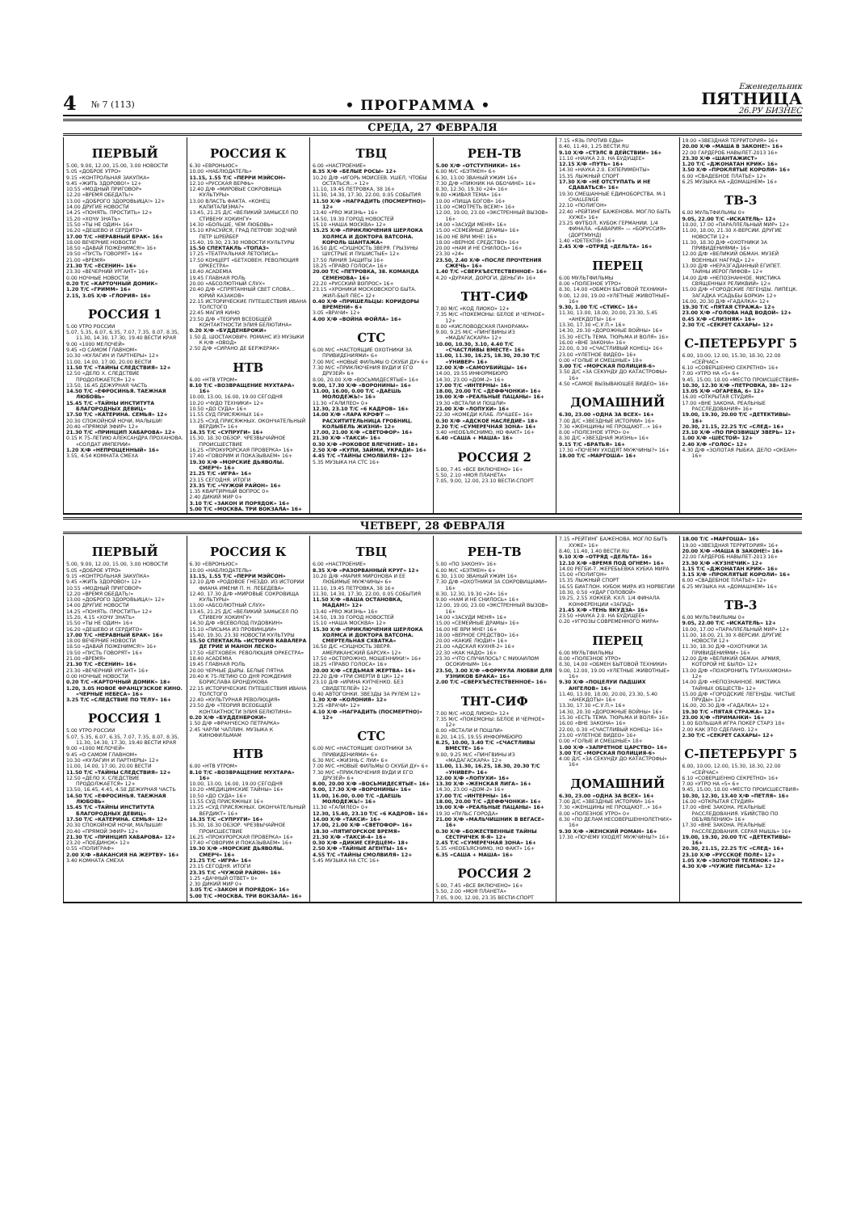4 № 7 (113) • ПРОГРАММА •
Еженедельник
ПЯТНИЦА
26.РУ БИЗНЕС
СРЕДА, 27 ФЕВРАЛЯ
ПЕРВЫЙ
5.00, 9.00, 12.00, 15.00, 3.00 НОВОСТИ
5.05 «ДОБРОЕ УТРО»
9.15 «КОНТРОЛЬНАЯ ЗАКУПКА»
9.45 «ЖИТЬ ЗДОРОВО!» 12+
10.55 «МОДНЫЙ ПРИГОВОР»
12.20 «ВРЕМЯ ОБЕДАТЬ!»
13.00 «ДОБРОГО ЗДОРОВЬИЦА!» 12+
14.00 ДРУГИЕ НОВОСТИ
14.25 «ПОНЯТЬ. ПРОСТИТЬ» 12+
15.20 «ХОЧУ ЗНАТЬ»
15.50 «ТЫ НЕ ОДИН» 16+
16.20 «ДЕШЕВО И СЕРДИТО»
17.00 Т/С «НЕРАВНЫЙ БРАК» 16+
18.00 ВЕЧЕРНИЕ НОВОСТИ
18.50 «ДАВАЙ ПОЖЕНИМСЯ!» 16+
19.50 «ПУСТЬ ГОВОРЯТ» 16+
21.00 «ВРЕМЯ»
21.30 Т/С «ЕСЕНИН» 16+
23.30 «ВЕЧЕРНИЙ УРГАНТ» 16+
0.00 НОЧНЫЕ НОВОСТИ
0.20 Т/С «КАРТОЧНЫЙ ДОМИК»
1.20 Т/С «ГРИММ» 16+
2.15, 3.05 Х/Ф «ГЛОРИЯ» 16+
РОССИЯ 1
5.00 УТРО РОССИИ
5.07, 5.35, 6.07, 6.35, 7.07, 7.35, 8.07, 8.35, 11.30, 14.30, 17.30, 19.40 ВЕСТИ КРАЯ
9.00 «1000 МЕЛОЧЕЙ»
9.45 «О САМОМ ГЛАВНОМ»
10.30 «КУЛАГИН И ПАРТНЕРЫ» 12+
11.00, 14.00, 17.00, 20.00 ВЕСТИ
11.50 Т/С «ТАЙНЫ СЛЕДСТВИЯ» 12+
12.50 «ДЕЛО Х. СЛЕДСТВИЕ ПРОДОЛЖАЕТСЯ» 12+
13.50, 16.45 ДЕЖУРНАЯ ЧАСТЬ
14.50 Т/С «ЕФРОСИНЬЯ. ТАЕЖНАЯ ЛЮБОВЬ»
15.45 Т/С «ТАЙНЫ ИНСТИТУТА БЛАГОРОДНЫХ ДЕВИЦ»
17.50 Т/С «КАТЕРИНА. СЕМЬЯ» 12+
20.30 СПОКОЙНОЙ НОЧИ, МАЛЫШИ!
20.40 «ПРЯМОЙ ЭФИР» 12+
21.30 Т/С «ПРИНЦИП ХАБАРОВА» 12+
0.15 К 75-ЛЕТИЮ АЛЕКСАНДРА ПРОХАНОВА. «СОЛДАТ ИМПЕРИИ»
1.20 Х/Ф «НЕПРОЩЕННЫЙ» 16+
3.55, 4.54 КОМНАТА СМЕХА
РОССИЯ К
6.30 «ЕВРОНЬЮС»
10.00 «НАБЛЮДАТЕЛЬ»
11.15, 1.55 Т/С «ПЕРРИ МЭЙСОН»
12.10 «РУССКАЯ ВЕРФЬ»
12.40 Д/Ф «МИРОВЫЕ СОКРОВИЩА КУЛЬТУРЫ»
13.00 ВЛАСТЬ ФАКТА. «КОНЕЦ КАПИТАЛИЗМА?»
13.45, 21.25 Д/С «ВЕЛИКИЙ ЗАМЫСЕЛ ПО СТИВЕНУ ХОКИНГУ»
14.30 «БОЛЬШЕ, ЧЕМ ЛЮБОВЬ»
15.10 КРАСУЙСЯ, ГРАД ПЕТРОВ! ЗОДЧИЙ ПЕТР ШРЕЙБЕР
15.40, 19.30, 23.30 НОВОСТИ КУЛЬТУРЫ
15.50 СПЕКТАКЛЬ «ТОПАЗ»
17.25 «ТЕАТРАЛЬНАЯ ЛЕТОПИСЬ»
17.50 КОНЦЕРТ «БЕТХОВЕН. РЕВОЛЮЦИЯ ОРКЕСТРА»
18.40 ACADEMIA
19.45 ГЛАВНАЯ РОЛЬ
20.00 «АБСОЛЮТНЫЙ СЛУХ»
20.40 Д/Ф «СПРЯТАННЫЙ СВЕТ СЛОВА... ЮРИЙ КАЗАКОВ»
22.15 ИСТОРИЧЕСКИЕ ПУТЕШЕСТВИЯ ИВАНА ТОЛСТОГО
22.45 МАГИЯ КИНО
23.50 Д/Ф «ТЕОРИЯ ВСЕОБЩЕЙ КОНТАКТНОСТИ ЭЛИЯ БЕЛЮТИНА»
0.20 Х/Ф «БУДДЕНБРОКИ»
1.50 Д. ШОСТАКОВИЧ. РОМАНС ИЗ МУЗЫКИ К К/Ф «ОВОД»
2.50 Д/Ф «СИРАНО ДЕ БЕРЖЕРАК»
НТВ
6.00 «НТВ УТРОМ»
8.10 Т/С «ВОЗВРАЩЕНИЕ МУХТАРА» 16+
10.00, 13.00, 16.00, 19.00 СЕГОДНЯ
10.20 «ЧУДО ТЕХНИКИ» 12+
10.50 «ДО СУДА» 16+
11.55 СУД ПРИСЯЖНЫХ 16+
13.25 «СУД ПРИСЯЖНЫХ. ОКОНЧАТЕЛЬНЫЙ ВЕРДИКТ» 16+
14.35 Т/С «СУПРУГИ» 16+
15.30, 18.30 ОБЗОР. ЧРЕЗВЫЧАЙНОЕ ПРОИСШЕСТВИЕ
16.25 «ПРОКУРОРСКАЯ ПРОВЕРКА» 16+
17.40 «ГОВОРИМ И ПОКАЗЫВАЕМ» 16+
19.30 Х/Ф «МОРСКИЕ ДЬЯВОЛЫ. СМЕРЧ» 16+
21.25 Т/С «ИГРА» 16+
23.15 СЕГОДНЯ. ИТОГИ
23.35 Т/С «ЧУЖОЙ РАЙОН» 16+
1.35 КВАРТИРНЫЙ ВОПРОС 0+
2.40 ДИКИЙ МИР 0+
3.10 Т/С «ЗАКОН И ПОРЯДОК» 16+
5.00 Т/С «МОСКВА. ТРИ ВОКЗАЛА» 16+
ТВЦ
6.00 «НАСТРОЕНИЕ»
8.35 Х/Ф «БЕЛЫЕ РОСЫ» 12+
10.20 Д/Ф «ИГОРЬ МОИСЕЕВ. УШЕЛ, ЧТОБЫ ОСТАТЬСЯ...» 12+
11.10, 19.45 ПЕТРОВКА, 38 16+
11.30, 14.30, 17.30, 22.00, 0.05 СОБЫТИЯ
11.50 Х/Ф «НАГРАДИТЬ (ПОСМЕРТНО)» 12+
13.40 «PRO ЖИЗНЬ» 16+
14.50, 19.30 ГОРОД НОВОСТЕЙ
15.10 «НАША МОСКВА» 12+
15.25 Х/Ф «ПРИКЛЮЧЕНИЯ ШЕРЛОКА ХОЛМСА И ДОКТОРА ВАТСОНА. КОРОЛЬ ШАНТАЖА»
16.50 Д/С «СУЩНОСТЬ ЗВЕРЯ. ГРЫЗУНЫ ШУСТРЫЕ И ПУШИСТЫЕ» 12+
17.50 ЛИНИЯ ЗАЩИТЫ 16+
18.25 «ПРАВО ГОЛОСА» 16+
20.00 Т/С «ПЕТРОВКА, 38. КОМАНДА СЕМЕНОВА» 16+
22.20 «РУССКИЙ ВОПРОС» 16+
23.15 «ХРОНИКИ МОСКОВСКОГО БЫТА. ЖИЛ-БЫЛ ПЕС» 12+
0.40 Х/Ф «ПРИШЕЛЬЦЫ: КОРИДОРЫ ВРЕМЕНИ» 6+
3.05 «ВРАЧИ» 12+
4.00 Х/Ф «ВОЙНА ФОЙЛА» 16+
СТС
6.00 М/С «НАСТОЯЩИЕ ОХОТНИКИ ЗА ПРИВИДЕНИЯМИ» 6+
7.00 М/С «НОВЫЕ ФИЛЬМЫ О СКУБИ ДУ» 6+
7.30 М/С «ПРИКЛЮЧЕНИЯ ВУДИ И ЕГО ДРУЗЕЙ» 6+
8.00, 20.00 Х/Ф «ВОСЬМИДЕСЯТЫЕ» 16+
9.00, 17.30 Х/Ф «ВОРОНИНЫ» 16+
11.00, 16.00, 0.00 Т/С «ДАЕШЬ МОЛОДЕЖЬ!» 16+
11.30 «ГАЛИЛЕО» 0+
12.30, 23.10 Т/С «6 КАДРОВ» 16+
14.00 Х/Ф «ЛАРА КРОФТ — РАСХИТИТЕЛЬНИЦА ГРОБНИЦ. КОЛЫБЕЛЬ ЖИЗНИ» 12+
17.00, 21.00 Х/Ф «СВЕТОФОР» 16+
21.30 Х/Ф «ТАКСИ» 16+
0.30 Х/Ф «РОКОВОЕ ВЛЕЧЕНИЕ» 18+
2.50 Х/Ф «КУПИ, ЗАЙМИ, УКРАДИ» 16+
4.45 Т/С «ТАЙНЫ СМОЛВИЛЯ» 12+
5.35 МУЗЫКА НА СТС 16+
РЕН-ТВ
5.00 Х/Ф «ОТСТУПНИКИ» 16+
6.00 М/С «БЭТМЕН» 6+
6.30, 13.00 ЗВАНЫЙ УЖИН 16+
7.30 Д/Ф «ПИКНИК НА ОБОЧИНЕ» 16+
8.30, 12.30, 19.30 «24» 16+
9.00 «ЖИВАЯ ТЕМА» 16+
10.00 «ПИЩА БОГОВ» 16+
11.00 «СМОТРЕТЬ ВСЕМ!» 16+
12.00, 19.00, 23.00 «ЭКСТРЕННЫЙ ВЫЗОВ» 16+
14.00 «ЗАСУДИ МЕНЯ» 16+
15.00 «СЕМЕЙНЫЕ ДРАМЫ» 16+
16.00 НЕ ВРИ МНЕ! 16+
18.00 «ВЕРНОЕ СРЕДСТВО» 16+
20.00 «НАМ И НЕ СНИЛОСЬ» 16+
23.30 «24»
23.50, 2.40 Х/Ф «ПОСЛЕ ПРОЧТЕНИЯ СЖЕЧЬ» 16+
1.40 Т/С «СВЕРХЪЕСТЕСТВЕННОЕ» 16+
4.20 «ДУРАКИ, ДОРОГИ, ДЕНЬГИ» 16+
ТНТ-СИФ
7.00 М/С «КОД ЛИОКО» 12+
7.35 М/С «ПОКЕМОНЫ: БЕЛОЕ И ЧЕРНОЕ» 12+
8.00 «КИСЛОВОДСКАЯ ПАНОРАМА»
9.00, 9.25 М/С «ПИНГВИНЫ ИЗ «МАДАГАСКАРА» 12+
10.00, 10.30, 3.10, 4.40 Т/С «СЧАСТЛИВЫ ВМЕСТЕ» 16+
11.00, 11.30, 16.25, 18.30, 20.30 Т/С «УНИВЕР» 16+
12.00 Х/Ф «САМОУБИЙЦЫ» 16+
14.00, 19.55 ИНФОРМБЮРО
14.30, 23.00 «ДОМ-2» 16+
17.00 Т/С «ИНТЕРНЫ» 16+
18.00, 20.00 Т/С «ДЕФФЧОНКИ» 16+
19.00 Х/Ф «РЕАЛЬНЫЕ ПАЦАНЫ» 16+
19.30 «ВСТАЛИ И ПОШЛИ»
21.00 Х/Ф «ЛОПУХИ» 16+
22.30 «КОМЕДИ КЛАБ. ЛУЧШЕЕ» 16+
0.30 Х/Ф «АДСКОЕ НАСЛЕДИЕ» 18+
2.20 Т/С «СУМЕРЕЧНАЯ ЗОНА» 16+
3.40 «НЕОБЪЯСНИМО, НО ФАКТ» 16+
6.40 «САША + МАША» 16+
РОССИЯ 2
5.00, 7.45 «ВСЕ ВКЛЮЧЕНО» 16+
5.50, 2.10 «МОЯ ПЛАНЕТА»
7.05, 9.00, 12.00, 23.10 ВЕСТИ-СПОРТ
7.15 «ЯЗЬ ПРОТИВ ЕДЫ»
8.40, 11.40, 1.25 ВЕСТИ.RU
9.10 Х/Ф «СТЭЛС В ДЕЙСТВИИ» 16+
11.10 «НАУКА 2.0. НА БУДУЩЕЕ»
12.15 Х/Ф «ПУТЬ» 16+
14.30 «НАУКА 2.0. ЕХПЕРИМЕНТЫ»
15.35 ЛЫЖНЫЙ СПОРТ
17.30 Х/Ф «НЕ ОТСТУПАТЬ И НЕ СДАВАТЬСЯ» 16+
19.30 СМЕШАННЫЕ ЕДИНОБОРСТВА. M-1 CHALLENGE
22.10 «ПОЛИГОН»
22.40 «РЕЙТИНГ БАЖЕНОВА. МОГЛО БЫТЬ ХУЖЕ» 16+
23.25 ФУТБОЛ. КУБОК ГЕРМАНИИ. 1/4 ФИНАЛА. «БАВАРИЯ» — «БОРУССИЯ» (ДОРТМУНД)
1.40 «IDETEKTIB» 16+
2.45 Х/Ф «ОТРЯД «ДЕЛЬТА» 16+
ПЕРЕЦ
6.00 МУЛЬТФИЛЬМЫ
8.00 «ПОЛЕЗНОЕ УТРО»
8.30, 14.00 «ОБМЕН БЫТОВОЙ ТЕХНИКИ»
9.00, 12.00, 19.00 «УЛЕТНЫЕ ЖИВОТНЫЕ» 16+
9.30, 1.00 Т/С «СТИКС» 16+
11.30, 13.00, 18.00, 20.00, 23.30, 5.45 «АНЕКДОТЫ» 16+
13.30, 17.30 «С.У.П.» 16+
14.30, 20.30 «ДОРОЖНЫЕ ВОЙНЫ» 16+
15.30 «ЕСТЬ ТЕМА. ТЮРЬМА И ВОЛЯ» 16+
16.00 «ВНЕ ЗАКОНА» 16+
22.00, 0.30 «СЧАСТЛИВЫЙ КОНЕЦ» 16+
23.00 «УЛЕТНОЕ ВИДЕО» 16+
0.00 «ГОЛЫЕ И СМЕШНЫЕ» 18+
3.00 Т/С «МОРСКАЯ ПОЛИЦИЯ-6»
3.50 Д/С «ЗА СЕКУНДУ ДО КАТАСТРОФЫ» 16+
4.50 «САМОЕ ВЫЗЫВАЮЩЕЕ ВИДЕО» 16+
ДОМАШНИЙ
6.30, 23.00 «ОДНА ЗА ВСЕХ» 16+
7.00 Д/С «ЗВЕЗДНЫЕ ИСТОРИИ» 16+
7.30 «ЖЕНЩИНЫ НЕ ПРОЩАЮТ...» 16+
8.00 «ПОЛЕЗНОЕ УТРО» 0+
8.30 Д/С «ЗВЕЗДНАЯ ЖИЗНЬ» 16+
9.15 Т/С «БРАТЬЯ» 16+
17.30 «ПОЧЕМУ УХОДЯТ МУЖЧИНЫ?» 16+
18.00 Т/С «МАРГОША» 16+
19.00 «ЗВЕЗДНАЯ ТЕРРИТОРИЯ» 16+
20.00 Х/Ф «МАША В ЗАКОНЕ!» 16+
22.00 ГАРДЕРОБ НАВЫЛЕТ-2013 16+
23.30 Х/Ф «ШАНТАЖИСТ»
1.20 Т/С «ДЖОНАТАН КРИК» 16+
3.50 Х/Ф «ПРОКЛЯТЫЕ КОРОЛИ» 16+
6.00 «СВАДЕБНОЕ ПЛАТЬЕ» 12+
6.25 МУЗЫКА НА «ДОМАШНЕМ» 16+
ТВ-3
6.00 МУЛЬТФИЛЬМЫ 0+
9.05, 22.00 Т/С «ИСКАТЕЛЬ» 12+
10.00, 17.00 «ПАРАЛЛЕЛЬНЫЙ МИР» 12+
11.00, 18.00, 21.30 Х-ВЕРСИИ. ДРУГИЕ НОВОСТИ 12+
11.30, 18.30 Д/Ф «ОХОТНИКИ ЗА ПРИВИДЕНИЯМИ» 16+
12.00 Д/Ф «ВЕЛИКИЙ ОБМАН. МУЗЕЙ ВОЕННЫХ НАГРАД» 12+
13.00 Д/Ф «НЕРАЗГАДАННЫЙ ЕГИПЕТ. ТАЙНЫ ИЕРОГЛИФОВ» 12+
14.00 Д/Ф «НЕПОЗНАННОЕ. МИСТИКА СВЯЩЕННЫХ РЕЛИКВИЙ» 12+
15.00 Д/Ф «ГОРОДСКИЕ ЛЕГЕНДЫ. ЛИПЕЦК. ЗАГАДКА УСАДЬБЫ БОРКИ» 12+
16.00, 20.30 Д/Ф «ГАДАЛКА» 12+
19.30 Т/С «ПЯТАЯ СТРАЖА» 12+
23.00 Х/Ф «ГОЛОВА НАД ВОДОЙ» 12+
0.45 Х/Ф «СЛИЗНЯК» 16+
2.30 Т/С «СЕКРЕТ САХАРЫ» 12+
С-ПЕТЕРБУРГ 5
6.00, 10.00, 12.00, 15.30, 18.30, 22.00 «СЕЙЧАС»
6.10 «СОВЕРШЕННО СЕКРЕТНО» 16+
7.00 «УТРО НА «5» 6+
9.45, 15.00, 18.00 «МЕСТО ПРОИСШЕСТВИЯ»
10.30, 12.30 Х/Ф «ПЕТРОВКА, 38» 12+
13.05 Х/Ф «ОГАРЕВА, 6» 12+
16.00 «ОТКРЫТАЯ СТУДИЯ»
17.00 «ВНЕ ЗАКОНА. РЕАЛЬНЫЕ РАССЛЕДОВАНИЯ» 16+
19.00, 19.30, 20.00 Т/С «ДЕТЕКТИВЫ» 16+
20.30, 21.15, 22.25 Т/С «СЛЕД» 16+
23.10 Х/Ф «ПО ПРОЗВИЩУ ЗВЕРЬ» 12+
1.00 Х/Ф «ШЕСТОЙ» 12+
2.40 Х/Ф «ГОЛОС» 12+
4.30 Д/Ф «ЗОЛОТАЯ РЫБКА. ДЕЛО «ОКЕАН» 16+
ЧЕТВЕРГ, 28 ФЕВРАЛЯ
ПЕРВЫЙ
5.00, 9.00, 12.00, 15.00, 3.00 НОВОСТИ
5.05 «ДОБРОЕ УТРО»
9.15 «КОНТРОЛЬНАЯ ЗАКУПКА»
9.45 «ЖИТЬ ЗДОРОВО!» 12+
10.55 «МОДНЫЙ ПРИГОВОР»
12.20 «ВРЕМЯ ОБЕДАТЬ!»
13.00 «ДОБРОГО ЗДОРОВЬИЦА!» 12+
14.00 ДРУГИЕ НОВОСТИ
14.25 «ПОНЯТЬ. ПРОСТИТЬ» 12+
15.20, 4.15 «ХОЧУ ЗНАТЬ»
15.50 «ТЫ НЕ ОДИН» 16+
16.20 «ДЕШЕВО И СЕРДИТО»
17.00 Т/С «НЕРАВНЫЙ БРАК» 16+
18.00 ВЕЧЕРНИЕ НОВОСТИ
18.50 «ДАВАЙ ПОЖЕНИМСЯ!» 16+
19.50 «ПУСТЬ ГОВОРЯТ» 16+
21.00 «ВРЕМЯ»
21.30 Т/С «ЕСЕНИН» 16+
23.30 «ВЕЧЕРНИЙ УРГАНТ» 16+
0.00 НОЧНЫЕ НОВОСТИ
0.20 Т/С «КАРТОЧНЫЙ ДОМИК» 18+
1.20, 3.05 НОВОЕ ФРАНЦУЗСКОЕ КИНО. «ЧЕРНЫЕ НЕБЕСА» 16+
3.25 Т/С «СЛЕДСТВИЕ ПО ТЕЛУ» 16+
РОССИЯ 1
5.00 УТРО РОССИИ
5.07, 5.35, 6.07, 6.35, 7.07, 7.35, 8.07, 8.35, 11.30, 14.30, 17.30, 19.40 ВЕСТИ КРАЯ
9.00 «1000 МЕЛОЧЕЙ»
9.45 «О САМОМ ГЛАВНОМ»
10.30 «КУЛАГИН И ПАРТНЕРЫ» 12+
11.00, 14.00, 17.00, 20.00 ВЕСТИ
11.50 Т/С «ТАЙНЫ СЛЕДСТВИЯ» 12+
12.50 «ДЕЛО Х. СЛЕДСТВИЕ ПРОДОЛЖАЕТСЯ» 12+
13.50, 16.45, 4.45, 4.58 ДЕЖУРНАЯ ЧАСТЬ
14.50 Т/С «ЕФРОСИНЬЯ. ТАЕЖНАЯ ЛЮБОВЬ»
15.45 Т/С «ТАЙНЫ ИНСТИТУТА БЛАГОРОДНЫХ ДЕВИЦ»
17.50 Т/С «КАТЕРИНА. СЕМЬЯ» 12+
20.30 СПОКОЙНОЙ НОЧИ, МАЛЫШИ!
20.40 «ПРЯМОЙ ЭФИР» 12+
21.30 Т/С «ПРИНЦИП ХАБАРОВА» 12+
23.20 «ПОЕДИНОК» 12+
0.55 «ПОЛИГРАФ»
2.00 Х/Ф «ВАКАНСИЯ НА ЖЕРТВУ» 16+
3.40 КОМНАТА СМЕХА
РОССИЯ К
6.30 «ЕВРОНЬЮС»
10.00 «НАБЛЮДАТЕЛЬ»
11.15, 1.55 Т/С «ПЕРРИ МЭЙСОН»
12.10 Д/Ф «РОДОВОЕ ГНЕЗДО. ИЗ ИСТОРИИ ФИАНА ИМЕНИ П. Н. ЛЕБЕДЕВА»
12.40, 17.30 Д/Ф «МИРОВЫЕ СОКРОВИЩА КУЛЬТУРЫ»
13.00 «АБСОЛЮТНЫЙ СЛУХ»
13.45, 21.25 Д/С «ВЕЛИКИЙ ЗАМЫСЕЛ ПО СТИВЕНУ ХОКИНГУ»
14.30 Д/Ф «ВСЕВОЛОД ПУДОВКИН»
15.10 «ПИСЬМА ИЗ ПРОВИНЦИИ»
15.40, 19.30, 23.30 НОВОСТИ КУЛЬТУРЫ
15.50 СПЕКТАКЛЬ «ИСТОРИЯ КАВАЛЕРА ДЕ ГРИЕ И МАНОН ЛЕСКО»
17.50 «БЕТХОВЕН. РЕВОЛЮЦИЯ ОРКЕСТРА»
18.40 ACADEMIA
19.45 ГЛАВНАЯ РОЛЬ
20.00 ЧЕРНЫЕ ДЫРЫ. БЕЛЫЕ ПЯТНА
20.40 К 75-ЛЕТИЮ СО ДНЯ РОЖДЕНИЯ БОРИСЛАВА БРОНДУКОВА
22.15 ИСТОРИЧЕСКИЕ ПУТЕШЕСТВИЯ ИВАНА ТОЛСТОГО
22.40 «КУЛЬТУРНАЯ РЕВОЛЮЦИЯ»
23.50 Д/Ф «ТЕОРИЯ ВСЕОБЩЕЙ КОНТАКТНОСТИ ЭЛИЯ БЕЛЮТИНА»
0.20 Х/Ф «БУДДЕНБРОКИ»
1.50 Д/Ф «ФРАНЧЕСКО ПЕТРАРКА»
2.45 ЧАРЛИ ЧАПЛИН. МУЗЫКА К КИНОФИЛЬМАМ
НТВ
6.00 «НТВ УТРОМ»
8.10 Т/С «ВОЗВРАЩЕНИЕ МУХТАРА» 16+
10.00, 13.00, 16.00, 19.00 СЕГОДНЯ
10.20 «МЕДИЦИНСКИЕ ТАЙНЫ» 16+
10.50 «ДО СУДА» 16+
11.55 СУД ПРИСЯЖНЫХ 16+
13.25 «СУД ПРИСЯЖНЫХ. ОКОНЧАТЕЛЬНЫЙ ВЕРДИКТ» 16+
14.35 Т/С «СУПРУГИ» 16+
15.30, 18.30 ОБЗОР. ЧРЕЗВЫЧАЙНОЕ ПРОИСШЕСТВИЕ
16.25 «ПРОКУРОРСКАЯ ПРОВЕРКА» 16+
17.40 «ГОВОРИМ И ПОКАЗЫВАЕМ» 16+
19.30 Х/Ф «МОРСКИЕ ДЬЯВОЛЫ. СМЕРЧ» 16+
21.25 Т/С «ИГРА» 16+
23.15 СЕГОДНЯ. ИТОГИ
23.35 Т/С «ЧУЖОЙ РАЙОН» 16+
1.25 «ДАЧНЫЙ ОТВЕТ» 0+
2.30 ДИКИЙ МИР 0+
3.05 Т/С «ЗАКОН И ПОРЯДОК» 16+
5.00 Т/С «МОСКВА. ТРИ ВОКЗАЛА» 16+
ТВЦ
6.00 «НАСТРОЕНИЕ»
8.35 Х/Ф «РАЗОРВАННЫЙ КРУГ» 12+
10.20 Д/Ф «МАРИЯ МИРОНОВА И ЕЕ ЛЮБИМЫЕ МУЖЧИНЫ» 6+
11.10, 19.45 ПЕТРОВКА, 38 16+
11.30, 14.30, 17.30, 22.00, 0.05 СОБЫТИЯ
11.50 Х/Ф «ВАША ОСТАНОВКА, МАДАМ!» 12+
13.40 «PRO ЖИЗНЬ» 16+
14.50, 19.30 ГОРОД НОВОСТЕЙ
15.10 «НАША МОСКВА» 12+
15.30 Х/Ф «ПРИКЛЮЧЕНИЯ ШЕРЛОКА ХОЛМСА И ДОКТОРА ВАТСОНА. СМЕРТЕЛЬНАЯ СХВАТКА»
16.50 Д/С «СУЩНОСТЬ ЗВЕРЯ. АМЕРИКАНСКИЙ БАРСУК» 12+
17.50 «ОСТОРОЖНО, МОШЕННИКИ!» 16+
18.25 «ПРАВО ГОЛОСА» 16+
20.00 Х/Ф «СЕДЬМАЯ ЖЕРТВА» 16+
22.20 Д/Ф «ТРИ СМЕРТИ В ЦК» 12+
23.10 Д/Ф «ИРИНА КУПЧЕНКО. БЕЗ СВИДЕТЕЛЕЙ» 12+
0.40 АВТОГОНКИ. ЗВЕЗДЫ ЗА РУЛЕМ 12+
1.30 Х/Ф «КОЛОНИЯ» 12+
3.25 «ВРАЧИ» 12+
4.10 Х/Ф «НАГРАДИТЬ (ПОСМЕРТНО)» 12+
СТС
6.00 М/С «НАСТОЯЩИЕ ОХОТНИКИ ЗА ПРИВИДЕНИЯМИ» 6+
6.30 М/С «ЖИЗНЬ С ЛУИ» 6+
7.00 М/С «НОВЫЕ ФИЛЬМЫ О СКУБИ ДУ» 6+
7.30 М/С «ПРИКЛЮЧЕНИЯ ВУДИ И ЕГО ДРУЗЕЙ» 6+
8.00, 20.00 Х/Ф «ВОСЬМИДЕСЯТЫЕ» 16+
9.00, 17.30 Х/Ф «ВОРОНИНЫ» 16+
11.00, 16.00, 0.00 Т/С «ДАЕШЬ МОЛОДЕЖЬ!» 16+
11.30 «ГАЛИЛЕО» 0+
12.30, 15.40, 23.10 Т/С «6 КАДРОВ» 16+
14.00 Х/Ф «ТАКСИ» 16+
17.00, 21.00 Х/Ф «СВЕТОФОР» 16+
18.30 «ПЯТИГОРСКОЕ ВРЕМЯ»
21.30 Х/Ф «ТАКСИ-4» 16+
0.30 Х/Ф «ДИКИЕ СЕРДЦЕМ» 18+
2.50 Х/Ф «ТАЙНЫЕ АГЕНТЫ» 16+
4.55 Т/С «ТАЙНЫ СМОЛВИЛЯ» 12+
5.45 МУЗЫКА НА СТС 16+
РЕН-ТВ
5.00 «ПО ЗАКОНУ» 16+
6.00 М/С «БЭТМЕН» 6+
6.30, 13.00 ЗВАНЫЙ УЖИН 16+
7.30 Д/Ф «ОХОТНИКИ ЗА СОКРОВИЩАМИ» 16+
8.30, 12.30, 19.30 «24» 16+
9.00 «НАМ И НЕ СНИЛОСЬ» 16+
12.00, 19.00, 23.00 «ЭКСТРЕННЫЙ ВЫЗОВ» 16+
14.00 «ЗАСУДИ МЕНЯ» 16+
15.00 «СЕМЕЙНЫЕ ДРАМЫ» 16+
16.00 НЕ ВРИ МНЕ! 16+
18.00 «ВЕРНОЕ СРЕДСТВО» 16+
20.00 «КАКИЕ ЛЮДИ!» 16+
21.00 «АДСКАЯ КУХНЯ-2» 16+
22.30 «КАК НАДО» 16+
23.30 «ЧТО СЛУЧИЛОСЬ? С МИХАИЛОМ ОСОКИНЫМ» 16+
23.50, 3.00 Х/Ф «ФОРМУЛА ЛЮБВИ ДЛЯ УЗНИКОВ БРАКА» 16+
2.00 Т/С «СВЕРХЪЕСТЕСТВЕННОЕ» 16+
ТНТ-СИФ
7.00 М/С «КОД ЛИОКО» 12+
7.35 М/С «ПОКЕМОНЫ: БЕЛОЕ И ЧЕРНОЕ» 12+
8.00 «ВСТАЛИ И ПОШЛИ»
8.20, 14.15, 19.55 ИНФОРМБЮРО
8.25, 10.00, 3.40 Т/С «СЧАСТЛИВЫ ВМЕСТЕ» 16+
9.00, 9.25 М/С «ПИНГВИНЫ ИЗ «МАДАГАСКАРА» 12+
11.00, 11.30, 16.25, 18.30, 20.30 Т/С «УНИВЕР» 16+
12.00 Х/Ф «ЛОПУХИ» 16+
13.30 Х/Ф «ЖЕНСКАЯ ЛИГА» 16+
14.30, 23.00 «ДОМ-2» 16+
17.00 Т/С «ИНТЕРНЫ» 16+
18.00, 20.00 Т/С «ДЕФФЧОНКИ» 16+
19.00 Х/Ф «РЕАЛЬНЫЕ ПАЦАНЫ» 16+
19.30 «ПУЛЬС ГОРОДА»
21.00 Х/Ф «МАЛЬЧИШНИК В ВЕГАСЕ» 16+
0.30 Х/Ф «БОЖЕСТВЕННЫЕ ТАЙНЫ СЕСТРИЧЕК Я-Я» 12+
2.45 Т/С «СУМЕРЕЧНАЯ ЗОНА» 16+
5.35 «НЕОБЪЯСНИМО, НО ФАКТ» 16+
6.35 «САША + МАША» 16+
РОССИЯ 2
5.00, 7.45 «ВСЕ ВКЛЮЧЕНО» 16+
5.50, 2.00 «МОЯ ПЛАНЕТА»
7.05, 9.00, 12.00, 23.35 ВЕСТИ-СПОРТ
7.15 «РЕЙТИНГ БАЖЕНОВА. МОГЛО БЫТЬ ХУЖЕ» 16+
8.40, 11.40, 1.40 ВЕСТИ.RU
9.10 Х/Ф «ОТРЯД «ДЕЛЬТА» 16+
12.10 Х/Ф «ВРЕМЯ ПОД ОГНЕМ» 16+
14.00 РЕГБИ-7. ЖЕРЕБЬЕВКА КУБКА МИРА
15.00 «ПОЛИГОН»
15.35 ЛЫЖНЫЙ СПОРТ
16.55 БИАТЛОН. КУБОК МИРА ИЗ НОРВЕГИИ
18.30, 0.50 «УДАР ГОЛОВОЙ»
19.25, 2.55 ХОККЕЙ. КХЛ. 1/4 ФИНАЛА КОНФЕРЕНЦИИ «ЗАПАД»
21.45 Х/Ф «ТЕНЬ ЯКУДЗА» 16+
23.50 «НАУКА 2.0. НА БУДУЩЕЕ»
0.20 «УГРОЗЫ СОВРЕМЕННОГО МИРА»
ПЕРЕЦ
6.00 МУЛЬТФИЛЬМЫ
8.00 «ПОЛЕЗНОЕ УТРО»
8.30, 14.00 «ОБМЕН БЫТОВОЙ ТЕХНИКИ»
9.00, 12.00, 19.00 «УЛЕТНЫЕ ЖИВОТНЫЕ» 16+
9.30 Х/Ф «ПОЦЕЛУИ ПАДШИХ АНГЕЛОВ» 16+
11.40, 13.00, 18.00, 20.00, 23.30, 5.40 «АНЕКДОТЫ» 16+
13.30, 17.30 «С.У.П.» 16+
14.30, 20.30 «ДОРОЖНЫЕ ВОЙНЫ» 16+
15.30 «ЕСТЬ ТЕМА. ТЮРЬМА И ВОЛЯ» 16+
16.00 «ВНЕ ЗАКОНА» 16+
22.00, 0.30 «СЧАСТЛИВЫЙ КОНЕЦ» 16+
23.00 «УЛЕТНОЕ ВИДЕО» 16+
0.00 «ГОЛЫЕ И СМЕШНЫЕ» 18+
1.00 Х/Ф «ЗАПРЕТНОЕ ЦАРСТВО» 16+
3.00 Т/С «МОРСКАЯ ПОЛИЦИЯ-6»
4.00 Д/С «ЗА СЕКУНДУ ДО КАТАСТРОФЫ» 16+
ДОМАШНИЙ
6.30, 23.00 «ОДНА ЗА ВСЕХ» 16+
7.00 Д/С «ЗВЕЗДНЫЕ ИСТОРИИ» 16+
7.30 «ЖЕНЩИНЫ НЕ ПРОЩАЮТ...» 16+
8.00 «ПОЛЕЗНОЕ УТРО» 0+
8.30 «ПО ДЕЛАМ НЕСОВЕРШЕННОЛЕТНИХ» 16+
9.30 Х/Ф «ЖЕНСКИЙ РОМАН» 16+
17.30 «ПОЧЕМУ УХОДЯТ МУЖЧИНЫ?» 16+
18.00 Т/С «МАРГОША» 16+
19.00 «ЗВЕЗДНАЯ ТЕРРИТОРИЯ» 16+
20.00 Х/Ф «МАША В ЗАКОНЕ!» 16+
22.00 ГАРДЕРОБ НАВЫЛЕТ-2013 16+
23.30 Х/Ф «КУЗНЕЧИК» 12+
1.15 Т/С «ДЖОНАТАН КРИК» 16+
3.15 Х/Ф «ПРОКЛЯТЫЕ КОРОЛИ» 16+
6.00 «СВАДЕБНОЕ ПЛАТЬЕ» 12+
6.25 МУЗЫКА НА «ДОМАШНЕМ» 16+
ТВ-3
6.00 МУЛЬТФИЛЬМЫ 0+
9.05, 22.00 Т/С «ИСКАТЕЛЬ» 12+
10.00, 17.00 «ПАРАЛЛЕЛЬНЫЙ МИР» 12+
11.00, 18.00, 21.30 Х-ВЕРСИИ. ДРУГИЕ НОВОСТИ 12+
11.30, 18.30 Д/Ф «ОХОТНИКИ ЗА ПРИВИДЕНИЯМИ» 16+
12.00 Д/Ф «ВЕЛИКИЙ ОБМАН. АРМИЯ, КОТОРОЙ НЕ БЫЛО» 12+
13.00 Д/Ф «ПОХОРОНИТЬ ТУТАНХАМОНА» 12+
14.00 Д/Ф «НЕПОЗНАННОЕ. МИСТИКА ТАЙНЫХ ОБЩЕСТВ» 12+
15.00 Д/Ф «ГОРОДСКИЕ ЛЕГЕНДЫ. ЧИСТЫЕ ПРУДЫ» 12+
16.00, 20.30 Д/Ф «ГАДАЛКА» 12+
19.30 Т/С «ПЯТАЯ СТРАЖА» 12+
23.00 Х/Ф «ПРИМАНКИ» 16+
1.00 БОЛЬШАЯ ИГРА ПОКЕР СТАРЗ 18+
2.00 КАК ЭТО СДЕЛАНО. 12+
2.30 Т/С «СЕКРЕТ САХАРЫ» 12+
С-ПЕТЕРБУРГ 5
6.00, 10.00, 12.00, 15.30, 18.30, 22.00 «СЕЙЧАС»
6.10 «СОВЕРШЕННО СЕКРЕТНО» 16+
7.00 «УТРО НА «5» 6+
9.45, 15.00, 18.00 «МЕСТО ПРОИСШЕСТВИЯ»
10.30, 12.30, 13.40 Х/Ф «ПЕТЛЯ» 16+
16.00 «ОТКРЫТАЯ СТУДИЯ»
17.00 «ВНЕ ЗАКОНА. РЕАЛЬНЫЕ РАССЛЕДОВАНИЯ. УБИЙСТВО ПО ОБЪЯВЛЕНИЮ» 16+
17.30 «ВНЕ ЗАКОНА. РЕАЛЬНЫЕ РАССЛЕДОВАНИЯ. СЕРАЯ МЫШЬ» 16+
19.00, 19.30, 20.00 Т/С «ДЕТЕКТИВЫ» 16+
20.30, 21.15, 22.25 Т/С «СЛЕД» 16+
23.10 Х/Ф «РУССКОЕ ПОЛЕ» 12+
1.05 Х/Ф «ЗОЛОТОЙ ТЕЛЕНОК» 12+
4.30 Х/Ф «ЧУЖИЕ ПИСЬМА» 12+